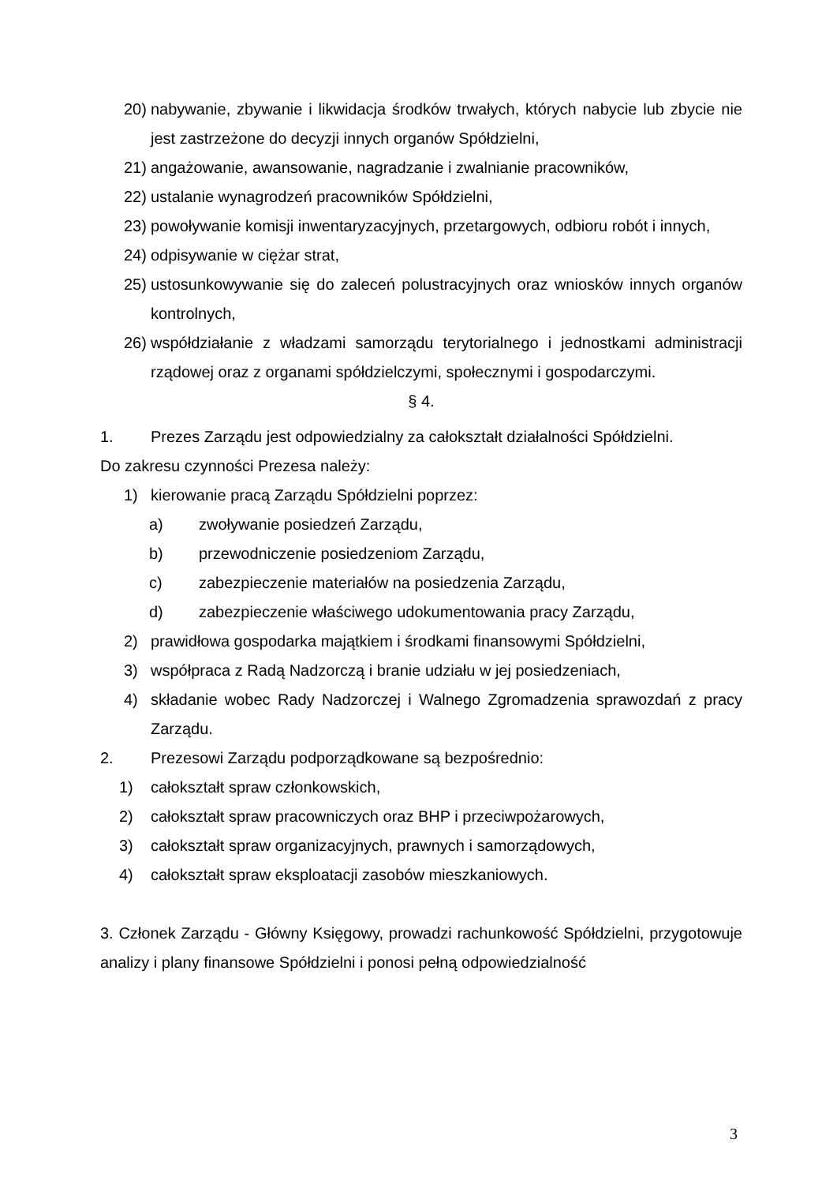20) nabywanie, zbywanie i likwidacja środków trwałych, których nabycie lub zbycie nie jest zastrzeżone do decyzji innych organów Spółdzielni,
21) angażowanie, awansowanie, nagradzanie i zwalnianie pracowników,
22) ustalanie wynagrodzeń pracowników Spółdzielni,
23) powoływanie komisji inwentaryzacyjnych, przetargowych, odbioru robót i innych,
24) odpisywanie w ciężar strat,
25) ustosunkowywanie się do zaleceń polustracyjnych oraz wniosków innych organów kontrolnych,
26) współdziałanie z władzami samorządu terytorialnego i jednostkami administracji rządowej oraz z organami spółdzielczymi, społecznymi i gospodarczymi.
§ 4.
1. Prezes Zarządu jest odpowiedzialny za całokształt działalności Spółdzielni.
Do zakresu czynności Prezesa należy:
1) kierowanie pracą Zarządu Spółdzielni poprzez:
a) zwoływanie posiedzeń Zarządu,
b) przewodniczenie posiedzeniom Zarządu,
c) zabezpieczenie materiałów na posiedzenia Zarządu,
d) zabezpieczenie właściwego udokumentowania pracy Zarządu,
2) prawidłowa gospodarka majątkiem i środkami finansowymi Spółdzielni,
3) współpraca z Radą Nadzorczą i branie udziału w jej posiedzeniach,
4) składanie wobec Rady Nadzorczej i Walnego Zgromadzenia sprawozdań z pracy Zarządu.
2. Prezesowi Zarządu podporządkowane są bezpośrednio:
1) całokształt spraw członkowskich,
2) całokształt spraw pracowniczych oraz BHP i przeciwpożarowych,
3) całokształt spraw organizacyjnych, prawnych i samorządowych,
4) całokształt spraw eksploatacji zasobów mieszkaniowych.
3. Członek Zarządu - Główny Księgowy, prowadzi rachunkowość Spółdzielni, przygotowuje analizy i plany finansowe Spółdzielni i ponosi pełną odpowiedzialność
3